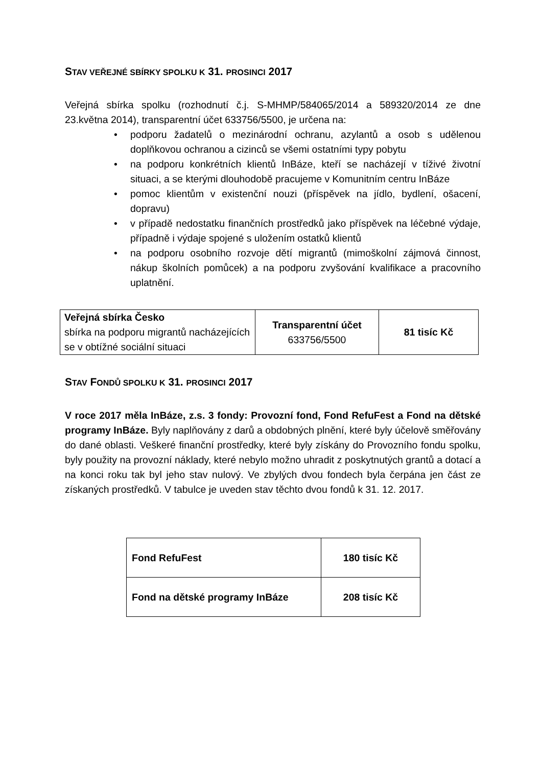STAV VEŘEJNÉ SBÍRKY SPOLKU K 31. PROSINCI 2017
Veřejná sbírka spolku (rozhodnutí č.j. S-MHMP/584065/2014 a 589320/2014 ze dne 23.května 2014), transparentní účet 633756/5500, je určena na:
• podporu žadatelů o mezinárodní ochranu, azylantů a osob s udělenou doplňkovou ochranou a cizinců se všemi ostatními typy pobytu
• na podporu konkrétních klientů InBáze, kteří se nacházejí v tíživé životní situaci, a se kterými dlouhodobě pracujeme v Komunitním centru InBáze
• pomoc klientům v existenční nouzi (příspěvek na jídlo, bydlení, ošacení, dopravu)
• v případě nedostatku finančních prostředků jako příspěvek na léčebné výdaje, případně i výdaje spojené s uložením ostatků klientů
• na podporu osobního rozvoje dětí migrantů (mimoškolní zájmová činnost, nákup školních pomůcek) a na podporu zvyšování kvalifikace a pracovního uplatnění.
| Veřejná sbírka Česko sbírka na podporu migrantů nacházejících se v obtížné sociální situaci | Transparentní účet 633756/5500 | 81 tisíc Kč |
STAV FONDŮ SPOLKU K 31. PROSINCI 2017
V roce 2017 měla InBáze, z.s. 3 fondy: Provozní fond, Fond RefuFest a Fond na dětské programy InBáze. Byly naplňovány z darů a obdobných plnění, které byly účelově směřovány do dané oblasti. Veškeré finanční prostředky, které byly získány do Provozního fondu spolku, byly použity na provozní náklady, které nebylo možno uhradit z poskytnutých grantů a dotací a na konci roku tak byl jeho stav nulový. Ve zbylých dvou fondech byla čerpána jen část ze získaných prostředků. V tabulce je uveden stav těchto dvou fondů k 31. 12. 2017.
| Fond RefuFest | 180 tisíc Kč |
| Fond na dětské programy InBáze | 208 tisíc Kč |